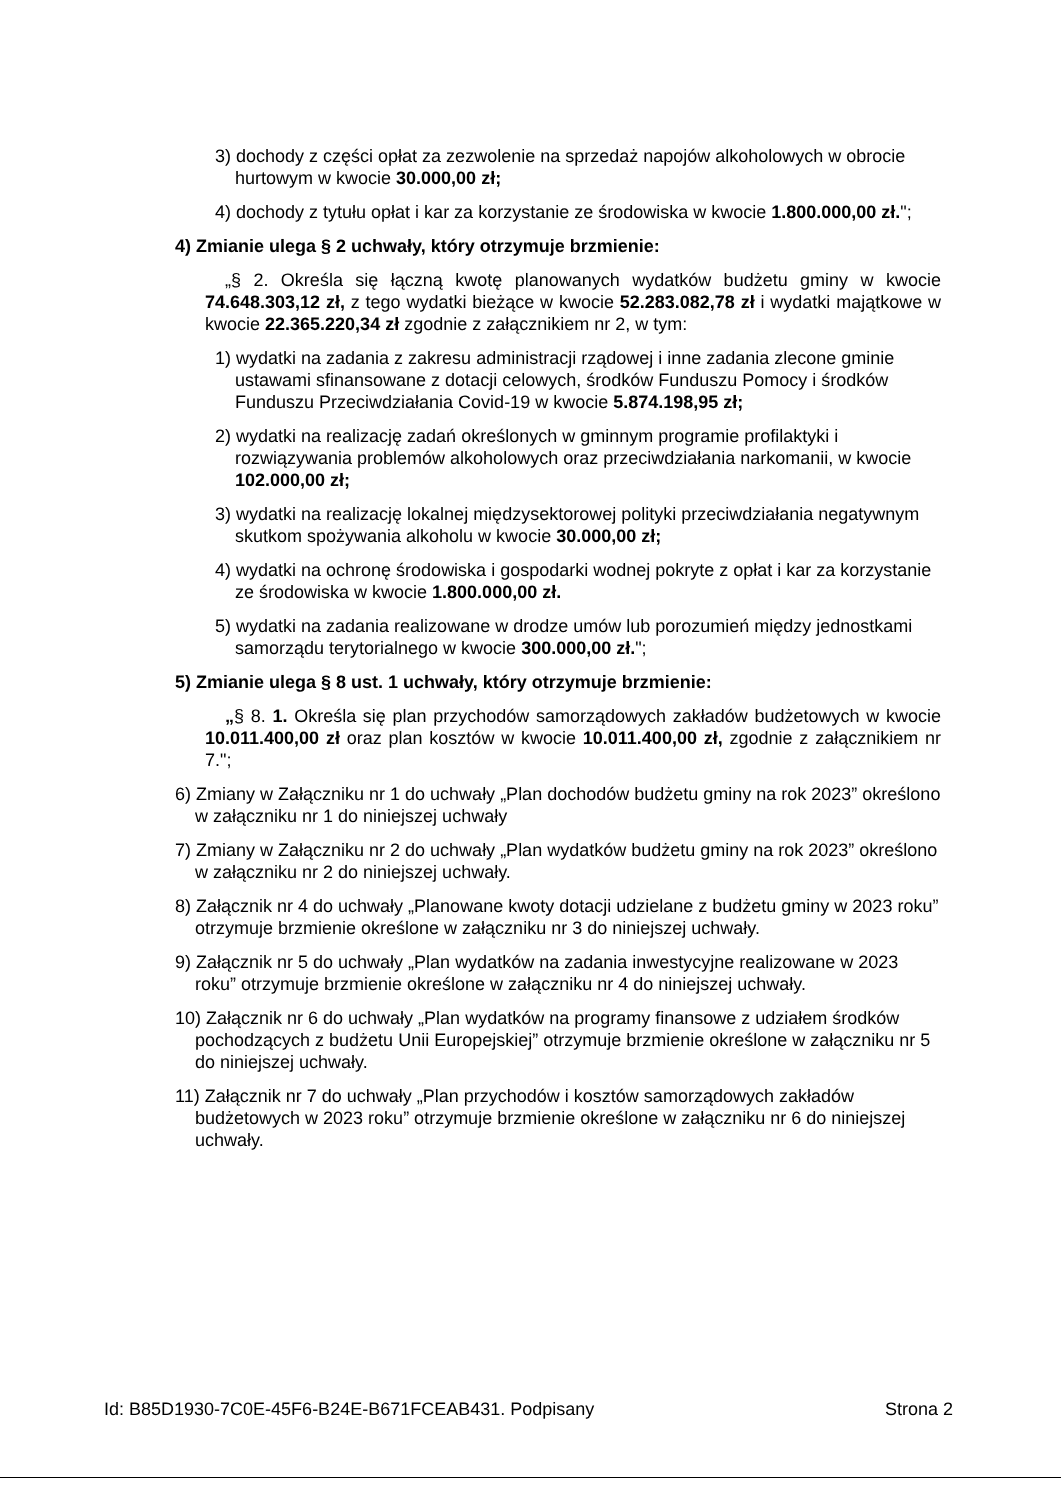3) dochody z części opłat za zezwolenie na sprzedaż napojów alkoholowych w obrocie hurtowym w kwocie 30.000,00 zł;
4) dochody z tytułu opłat i kar za korzystanie ze środowiska w kwocie 1.800.000,00 zł.";
4) Zmianie ulega § 2 uchwały, który otrzymuje brzmienie:
„§ 2. Określa się łączną kwotę planowanych wydatków budżetu gminy w kwocie 74.648.303,12 zł, z tego wydatki bieżące w kwocie 52.283.082,78 zł i wydatki majątkowe w kwocie 22.365.220,34 zł zgodnie z załącznikiem nr 2, w tym:
1) wydatki na zadania z zakresu administracji rządowej i inne zadania zlecone gminie ustawami sfinansowane z dotacji celowych, środków Funduszu Pomocy i środków Funduszu Przeciwdziałania Covid-19 w kwocie 5.874.198,95 zł;
2) wydatki na realizację zadań określonych w gminnym programie profilaktyki i rozwiązywania problemów alkoholowych oraz przeciwdziałania narkomanii, w kwocie 102.000,00 zł;
3) wydatki na realizację lokalnej międzysektorowej polityki przeciwdziałania negatywnym skutkom spożywania alkoholu w kwocie 30.000,00 zł;
4) wydatki na ochronę środowiska i gospodarki wodnej pokryte z opłat i kar za korzystanie ze środowiska w kwocie 1.800.000,00 zł.
5) wydatki na zadania realizowane w drodze umów lub porozumień między jednostkami samorządu terytorialnego w kwocie 300.000,00 zł.";
5) Zmianie ulega § 8 ust. 1 uchwały, który otrzymuje brzmienie:
„§ 8. 1. Określa się plan przychodów samorządowych zakładów budżetowych w kwocie 10.011.400,00 zł oraz plan kosztów w kwocie 10.011.400,00 zł, zgodnie z załącznikiem nr 7.";
6) Zmiany w Załączniku nr 1 do uchwały „Plan dochodów budżetu gminy na rok 2023” określono w załączniku nr 1 do niniejszej uchwały
7) Zmiany w Załączniku nr 2 do uchwały „Plan wydatków budżetu gminy na rok 2023” określono w załączniku nr 2 do niniejszej uchwały.
8) Załącznik nr 4 do uchwały „Planowane kwoty dotacji udzielane z budżetu gminy w 2023 roku” otrzymuje brzmienie określone w załączniku nr 3 do niniejszej uchwały.
9) Załącznik nr 5 do uchwały „Plan wydatków na zadania inwestycyjne realizowane w 2023 roku” otrzymuje brzmienie określone w załączniku nr 4 do niniejszej uchwały.
10) Załącznik nr 6 do uchwały „Plan wydatków na programy finansowe z udziałem środków pochodzących z budżetu Unii Europejskiej” otrzymuje brzmienie określone w załączniku nr 5 do niniejszej uchwały.
11) Załącznik nr 7 do uchwały „Plan przychodów i kosztów samorządowych zakładów budżetowych w 2023 roku” otrzymuje brzmienie określone w załączniku nr 6 do niniejszej uchwały.
Id: B85D1930-7C0E-45F6-B24E-B671FCEAB431. Podpisany Strona 2